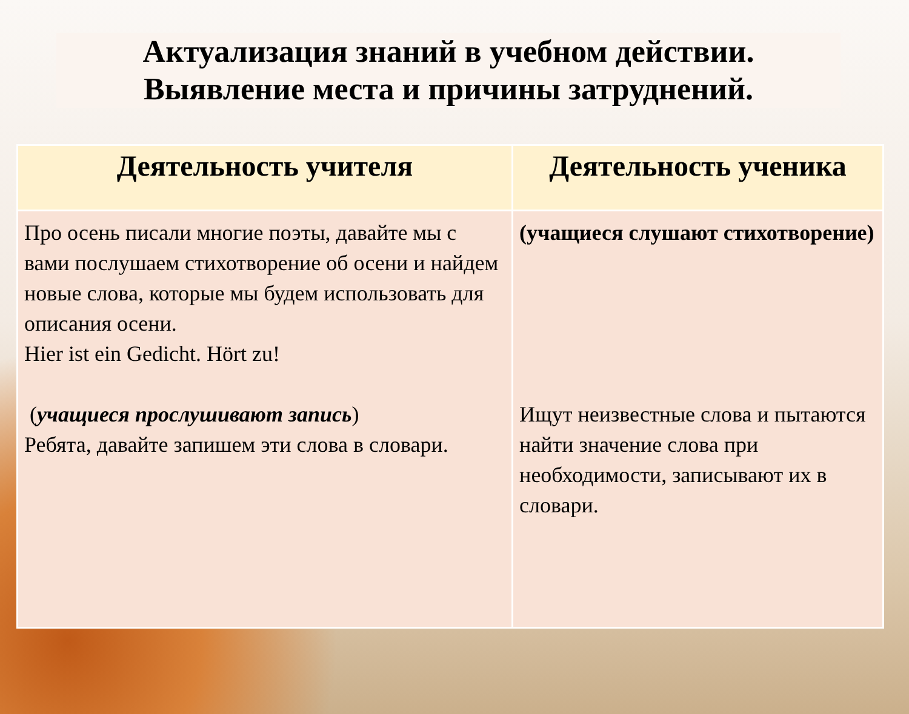Актуализация знаний в учебном действии.
Выявление места и причины затруднений.
| Деятельность учителя | Деятельность ученика |
| --- | --- |
| Про осень писали многие поэты, давайте мы с вами послушаем стихотворение об осени и найдем новые слова, которые мы будем использовать для описания осени. Hier ist ein Gedicht. Hört zu! ( учащиеся прослушивают запись ) Ребята, давайте запишем эти слова в словари. | (учащиеся слушают стихотворение) Ищут неизвестные слова и пытаются найти значение слова при необходимости, записывают их в словари. |